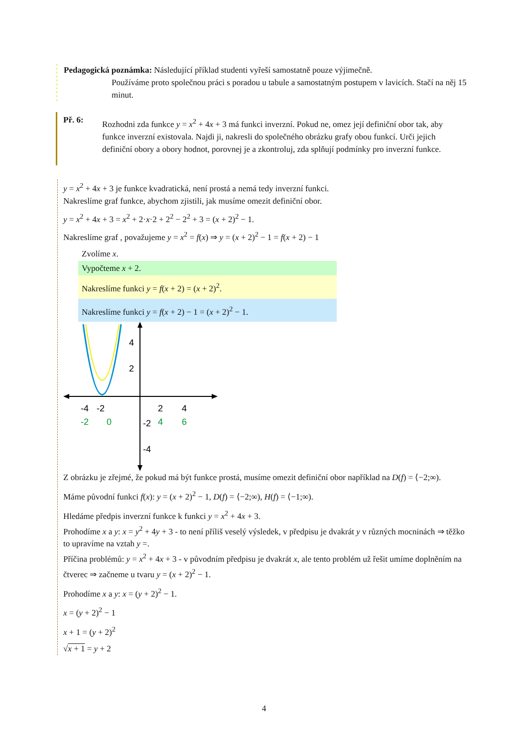Pedagogická poznámka: Následující příklad studenti vyřeší samostatně pouze výjimečně.
Používáme proto společnou práci s poradou u tabule a samostatným postupem v lavicích. Stačí na něj 15 minut.
Př. 6:
Rozhodni zda funkce y = x<sup>2</sup> + 4x + 3 má funkci inverzní. Pokud ne, omez její definiční obor tak, aby funkce inverzní existovala. Najdi ji, nakresli do společného obrázku grafy obou funkcí. Urči jejich definiční obory a obory hodnot, porovnej je a zkontroluj, zda splňují podmínky pro inverzní funkce.
y = x<sup>2</sup> + 4x + 3 je funkce kvadratická, není prostá a nemá tedy inverzní funkci.
Nakreslíme graf funkce, abychom zjistili, jak musíme omezit definiční obor.
y = x<sup>2</sup> + 4x + 3 = x<sup>2</sup> + 2·x·2 + 2<sup>2</sup> − 2<sup>2</sup> + 3 = (x + 2)<sup>2</sup> − 1.
Nakreslíme graf , považujeme y = x<sup>2</sup> = f(x) ⇒ y = (x + 2)<sup>2</sup> − 1 = f(x + 2) − 1
Zvolíme x.
Vypočteme x + 2.
Nakreslíme funkci y = f(x + 2) = (x + 2)<sup>2</sup>.
Nakreslíme funkci y = f(x + 2) − 1 = (x + 2)<sup>2</sup> − 1.
-4
-2
2
4
-2
0
4
6
4
2
-2
-4
Z obrázku je zřejmé, že pokud má být funkce prostá, musíme omezit definiční obor například na D(f) = ⟨−2;∞).
Máme původní funkci f(x): y = (x + 2)<sup>2</sup> − 1, D(f) = ⟨−2;∞), H(f) = ⟨−1;∞).
Hledáme předpis inverzní funkce k funkci y = x<sup>2</sup> + 4x + 3.
Prohodíme x a y: x = y<sup>2</sup> + 4y + 3 - to není příliš veselý výsledek, v předpisu je dvakrát y v různých mocninách ⇒ těžko to upravíme na vztah y =.
Příčina problémů: y = x<sup>2</sup> + 4x + 3 - v původním předpisu je dvakrát x, ale tento problém už řešit umíme doplněním na čtverec ⇒ začneme u tvaru y = (x + 2)<sup>2</sup> − 1.
Prohodíme x a y: x = (y + 2)<sup>2</sup> − 1.
x = (y + 2)<sup>2</sup> − 1
x + 1 = (y + 2)<sup>2</sup>
√x + 1 = y + 2
4